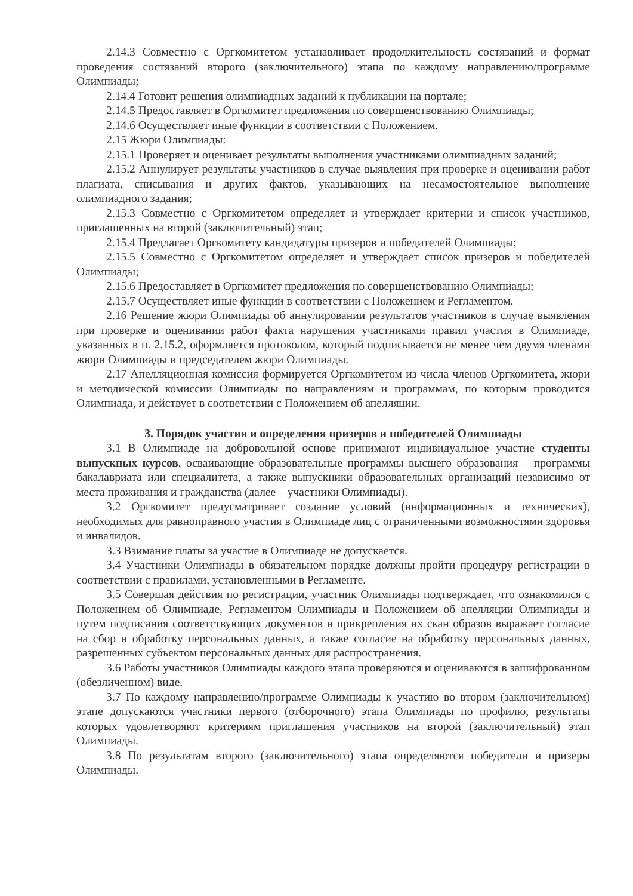2.14.3 Совместно с Оргкомитетом устанавливает продолжительность состязаний и формат проведения состязаний второго (заключительного) этапа по каждому направлению/программе Олимпиады;
2.14.4 Готовит решения олимпиадных заданий к публикации на портале;
2.14.5 Предоставляет в Оргкомитет предложения по совершенствованию Олимпиады;
2.14.6 Осуществляет иные функции в соответствии с Положением.
2.15 Жюри Олимпиады:
2.15.1 Проверяет и оценивает результаты выполнения участниками олимпиадных заданий;
2.15.2 Аннулирует результаты участников в случае выявления при проверке и оценивании работ плагиата, списывания и других фактов, указывающих на несамостоятельное выполнение олимпиадного задания;
2.15.3 Совместно с Оргкомитетом определяет и утверждает критерии и список участников, приглашенных на второй (заключительный) этап;
2.15.4 Предлагает Оргкомитету кандидатуры призеров и победителей Олимпиады;
2.15.5 Совместно с Оргкомитетом определяет и утверждает список призеров и победителей Олимпиады;
2.15.6 Предоставляет в Оргкомитет предложения по совершенствованию Олимпиады;
2.15.7 Осуществляет иные функции в соответствии с Положением и Регламентом.
2.16 Решение жюри Олимпиады об аннулировании результатов участников в случае выявления при проверке и оценивании работ факта нарушения участниками правил участия в Олимпиаде, указанных в п. 2.15.2, оформляется протоколом, который подписывается не менее чем двумя членами жюри Олимпиады и председателем жюри Олимпиады.
2.17 Апелляционная комиссия формируется Оргкомитетом из числа членов Оргкомитета, жюри и методической комиссии Олимпиады по направлениям и программам, по которым проводится Олимпиада, и действует в соответствии с Положением об апелляции.
3. Порядок участия и определения призеров и победителей Олимпиады
3.1 В Олимпиаде на добровольной основе принимают индивидуальное участие студенты выпускных курсов, осваивающие образовательные программы высшего образования – программы бакалавриата или специалитета, а также выпускники образовательных организаций независимо от места проживания и гражданства (далее – участники Олимпиады).
3.2 Оргкомитет предусматривает создание условий (информационных и технических), необходимых для равноправного участия в Олимпиаде лиц с ограниченными возможностями здоровья и инвалидов.
3.3 Взимание платы за участие в Олимпиаде не допускается.
3.4 Участники Олимпиады в обязательном порядке должны пройти процедуру регистрации в соответствии с правилами, установленными в Регламенте.
3.5 Совершая действия по регистрации, участник Олимпиады подтверждает, что ознакомился с Положением об Олимпиаде, Регламентом Олимпиады и Положением об апелляции Олимпиады и путем подписания соответствующих документов и прикрепления их скан образов выражает согласие на сбор и обработку персональных данных, а также согласие на обработку персональных данных, разрешенных субъектом персональных данных для распространения.
3.6 Работы участников Олимпиады каждого этапа проверяются и оцениваются в зашифрованном (обезличенном) виде.
3.7 По каждому направлению/программе Олимпиады к участию во втором (заключительном) этапе допускаются участники первого (отборочного) этапа Олимпиады по профилю, результаты которых удовлетворяют критериям приглашения участников на второй (заключительный) этап Олимпиады.
3.8 По результатам второго (заключительного) этапа определяются победители и призеры Олимпиады.